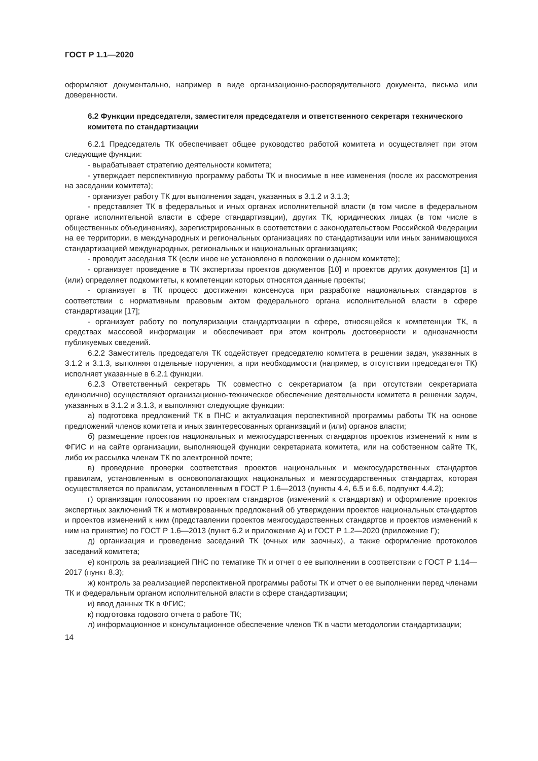ГОСТ Р 1.1—2020
оформляют документально, например в виде организационно-распорядительного документа, письма или доверенности.
6.2 Функции председателя, заместителя председателя и ответственного секретаря технического комитета по стандартизации
6.2.1 Председатель ТК обеспечивает общее руководство работой комитета и осуществляет при этом следующие функции:
- вырабатывает стратегию деятельности комитета;
- утверждает перспективную программу работы ТК и вносимые в нее изменения (после их рассмотрения на заседании комитета);
- организует работу ТК для выполнения задач, указанных в 3.1.2 и 3.1.3;
- представляет ТК в федеральных и иных органах исполнительной власти (в том числе в федеральном органе исполнительной власти в сфере стандартизации), других ТК, юридических лицах (в том числе в общественных объединениях), зарегистрированных в соответствии с законодательством Российской Федерации на ее территории, в международных и региональных организациях по стандартизации или иных занимающихся стандартизацией международных, региональных и национальных организациях;
- проводит заседания ТК (если иное не установлено в положении о данном комитете);
- организует проведение в ТК экспертизы проектов документов [10] и проектов других документов [1] и (или) определяет подкомитеты, к компетенции которых относятся данные проекты;
- организует в ТК процесс достижения консенсуса при разработке национальных стандартов в соответствии с нормативным правовым актом федерального органа исполнительной власти в сфере стандартизации [17];
- организует работу по популяризации стандартизации в сфере, относящейся к компетенции ТК, в средствах массовой информации и обеспечивает при этом контроль достоверности и однозначности публикуемых сведений.
6.2.2 Заместитель председателя ТК содействует председателю комитета в решении задач, указанных в 3.1.2 и 3.1.3, выполняя отдельные поручения, а при необходимости (например, в отсутствии председателя ТК) исполняет указанные в 6.2.1 функции.
6.2.3 Ответственный секретарь ТК совместно с секретариатом (а при отсутствии секретариата единолично) осуществляют организационно-техническое обеспечение деятельности комитета в решении задач, указанных в 3.1.2 и 3.1.3, и выполняют следующие функции:
а) подготовка предложений ТК в ПНС и актуализация перспективной программы работы ТК на основе предложений членов комитета и иных заинтересованных организаций и (или) органов власти;
б) размещение проектов национальных и межгосударственных стандартов проектов изменений к ним в ФГИС и на сайте организации, выполняющей функции секретариата комитета, или на собственном сайте ТК, либо их рассылка членам ТК по электронной почте;
в) проведение проверки соответствия проектов национальных и межгосударственных стандартов правилам, установленным в основополагающих национальных и межгосударственных стандартах, которая осуществляется по правилам, установленным в ГОСТ Р 1.6—2013 (пункты 4.4, 6.5 и 6.6, подпункт 4.4.2);
г) организация голосования по проектам стандартов (изменений к стандартам) и оформление проектов экспертных заключений ТК и мотивированных предложений об утверждении проектов национальных стандартов и проектов изменений к ним (представлении проектов межгосударственных стандартов и проектов изменений к ним на принятие) по ГОСТ Р 1.6—2013 (пункт 6.2 и приложение А) и ГОСТ Р 1.2—2020 (приложение Г);
д) организация и проведение заседаний ТК (очных или заочных), а также оформление протоколов заседаний комитета;
е) контроль за реализацией ПНС по тематике ТК и отчет о ее выполнении в соответствии с ГОСТ Р 1.14—2017 (пункт 8.3);
ж) контроль за реализацией перспективной программы работы ТК и отчет о ее выполнении перед членами ТК и федеральным органом исполнительной власти в сфере стандартизации;
и) ввод данных ТК в ФГИС;
к) подготовка годового отчета о работе ТК;
л) информационное и консультационное обеспечение членов ТК в части методологии стандартизации;
14